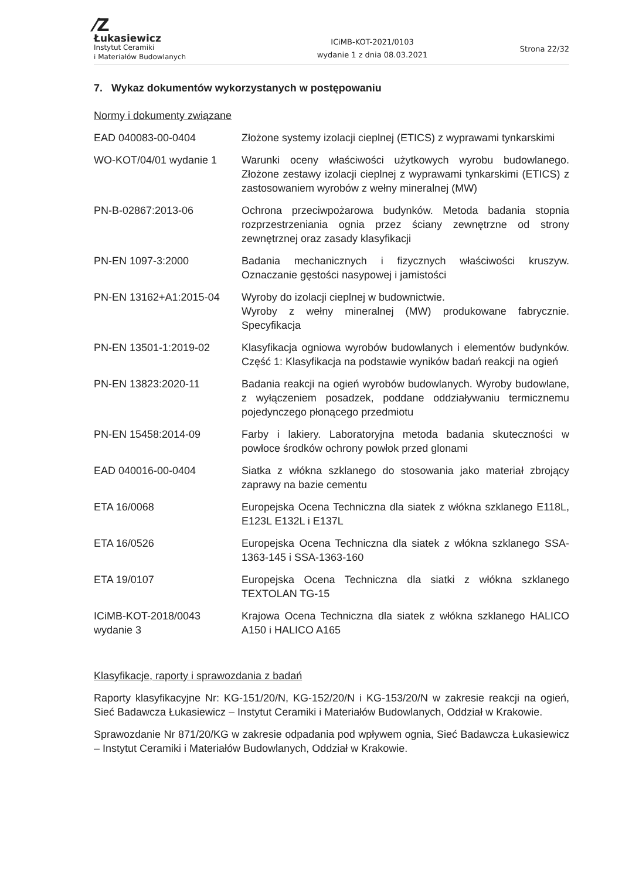⁄Z
Łukasiewicz
Instytut Ceramiki
i Materiałów Budowlanych
ICiMB-KOT-2021/0103
wydanie 1 z dnia 08.03.2021
Strona 22/32
7. Wykaz dokumentów wykorzystanych w postępowaniu
Normy i dokumenty związane
| EAD 040083-00-0404 | Złożone systemy izolacji cieplnej (ETICS) z wyprawami tynkarskimi |
| WO-KOT/04/01 wydanie 1 | Warunki oceny właściwości użytkowych wyrobu budowlanego. Złożone zestawy izolacji cieplnej z wyprawami tynkarskimi (ETICS) z zastosowaniem wyrobów z wełny mineralnej (MW) |
| PN-B-02867:2013-06 | Ochrona przeciwpożarowa budynków. Metoda badania stopnia rozprzestrzeniania ognia przez ściany zewnętrzne od strony zewnętrznej oraz zasady klasyfikacji |
| PN-EN 1097-3:2000 | Badania mechanicznych i fizycznych właściwości kruszyw. Oznaczanie gęstości nasypowej i jamistości |
| PN-EN 13162+A1:2015-04 | Wyroby do izolacji cieplnej w budownictwie. Wyroby z wełny mineralnej (MW) produkowane fabrycznie. Specyfikacja |
| PN-EN 13501-1:2019-02 | Klasyfikacja ogniowa wyrobów budowlanych i elementów budynków. Część 1: Klasyfikacja na podstawie wyników badań reakcji na ogień |
| PN-EN 13823:2020-11 | Badania reakcji na ogień wyrobów budowlanych. Wyroby budowlane, z wyłączeniem posadzek, poddane oddziaływaniu termicznemu pojedynczego płonącego przedmiotu |
| PN-EN 15458:2014-09 | Farby i lakiery. Laboratoryjna metoda badania skuteczności w powłoce środków ochrony powłok przed glonami |
| EAD 040016-00-0404 | Siatka z włókna szklanego do stosowania jako materiał zbrojący zaprawy na bazie cementu |
| ETA 16/0068 | Europejska Ocena Techniczna dla siatek z włókna szklanego E118L, E123L E132L i E137L |
| ETA 16/0526 | Europejska Ocena Techniczna dla siatek z włókna szklanego SSA-1363-145 i SSA-1363-160 |
| ETA 19/0107 | Europejska Ocena Techniczna dla siatki z włókna szklanego TEXTOLAN TG-15 |
| ICiMB-KOT-2018/0043 wydanie 3 | Krajowa Ocena Techniczna dla siatek z włókna szklanego HALICO A150 i HALICO A165 |
Klasyfikacje, raporty i sprawozdania z badań
Raporty klasyfikacyjne Nr: KG-151/20/N, KG-152/20/N i KG-153/20/N w zakresie reakcji na ogień, Sieć Badawcza Łukasiewicz – Instytut Ceramiki i Materiałów Budowlanych, Oddział w Krakowie.
Sprawozdanie Nr 871/20/KG w zakresie odpadania pod wpływem ognia, Sieć Badawcza Łukasiewicz – Instytut Ceramiki i Materiałów Budowlanych, Oddział w Krakowie.